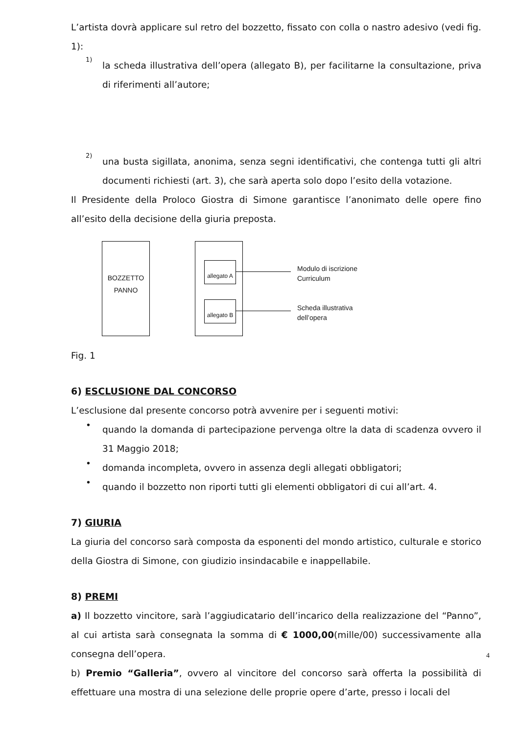L’artista dovrà applicare sul retro del bozzetto, fissato con colla o nastro adesivo (vedi fig. 1):
1)
la scheda illustrativa dell’opera (allegato B), per facilitarne la consultazione, priva di riferimenti all’autore;
2)
una busta sigillata, anonima, senza segni identificativi, che contenga tutti gli altri documenti richiesti (art. 3), che sarà aperta solo dopo l’esito della votazione.
Il Presidente della Proloco Giostra di Simone garantisce l’anonimato delle opere fino all’esito della decisione della giuria preposta.
BOZZETTO
PANNO
allegato A
allegato B
Modulo di iscrizione
Curriculum
Scheda illustrativa
dell’opera
Fig. 1
6) ESCLUSIONE DAL CONCORSO
L’esclusione dal presente concorso potrà avvenire per i seguenti motivi:
•
quando la domanda di partecipazione pervenga oltre la data di scadenza ovvero il 31 Maggio 2018;
•
domanda incompleta, ovvero in assenza degli allegati obbligatori;
•
quando il bozzetto non riporti tutti gli elementi obbligatori di cui all’art. 4.
7) GIURIA
La giuria del concorso sarà composta da esponenti del mondo artistico, culturale e storico della Giostra di Simone, con giudizio insindacabile e inappellabile.
8) PREMI
a) Il bozzetto vincitore, sarà l’aggiudicatario dell’incarico della realizzazione del “Panno”, al cui artista sarà consegnata la somma di € 1000,00(mille/00) successivamente alla consegna dell’opera.
b) Premio “Galleria”, ovvero al vincitore del concorso sarà offerta la possibilità di effettuare una mostra di una selezione delle proprie opere d’arte, presso i locali del
4